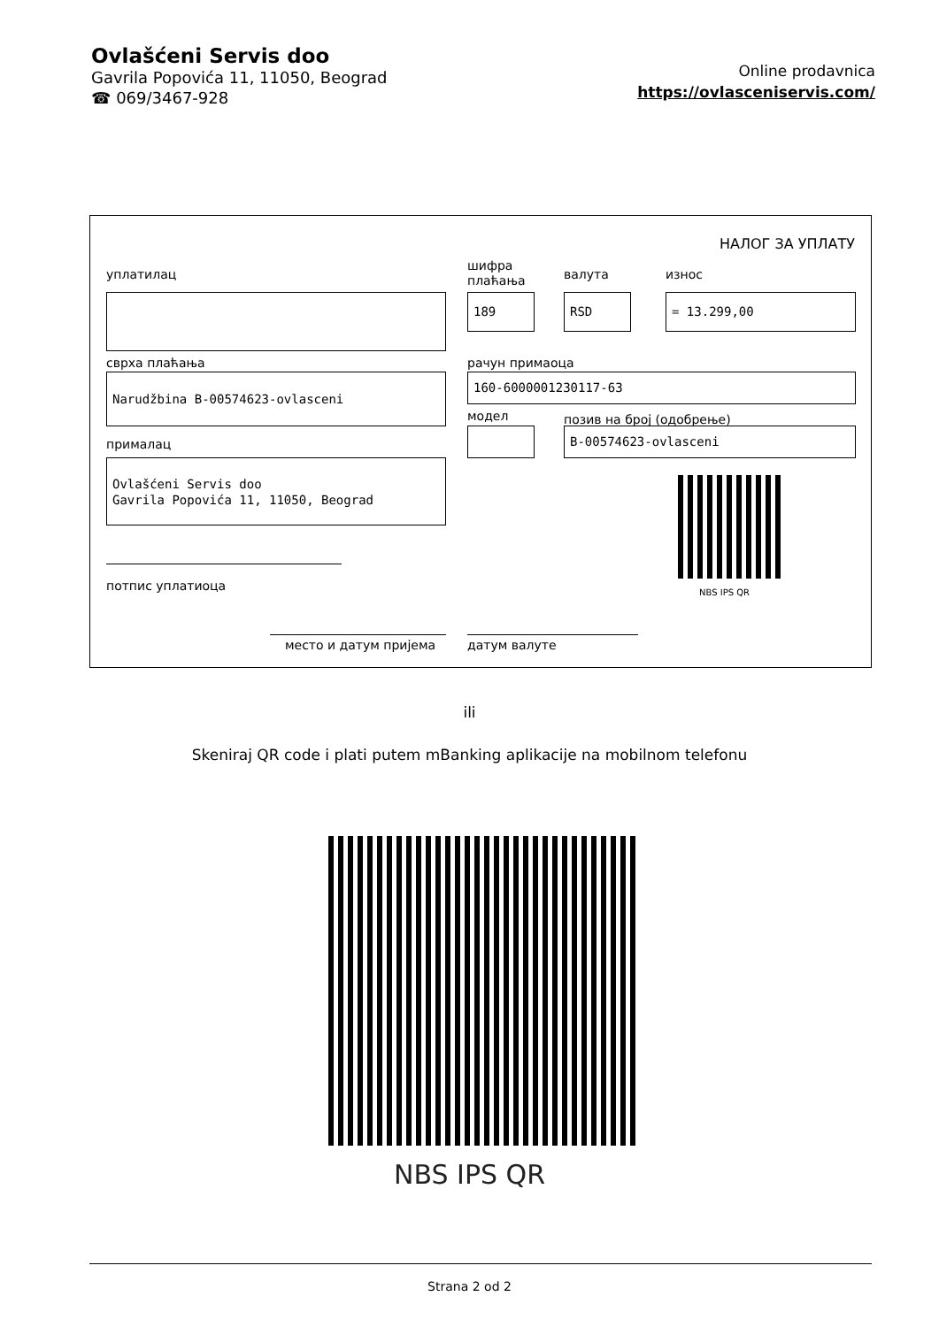Ovlašćeni Servis doo
Gavrila Popovića 11, 11050, Beograd
☎ 069/3467-928
Online prodavnica
https://ovlasceniservis.com/
НАЛОГ ЗА УПЛАТУ
уплатилац
шифра
плаћања
валута износ
189 RSD = 13.299,00
сврха плаћања рачун примаоца
Narudžbina B-00574623-ovlasceni 160-6000001230117-63
модел позив на број (одобрење)
B-00574623-ovlasceni
прималац
Ovlašćeni Servis doo
Gavrila Popovića 11, 11050, Beograd
NBS IPS QR
потпис уплатиоца
место и датум пријема датум валуте
ili
Skeniraj QR code i plati putem mBanking aplikacije na mobilnom telefonu
NBS IPS QR
Strana 2 od 2